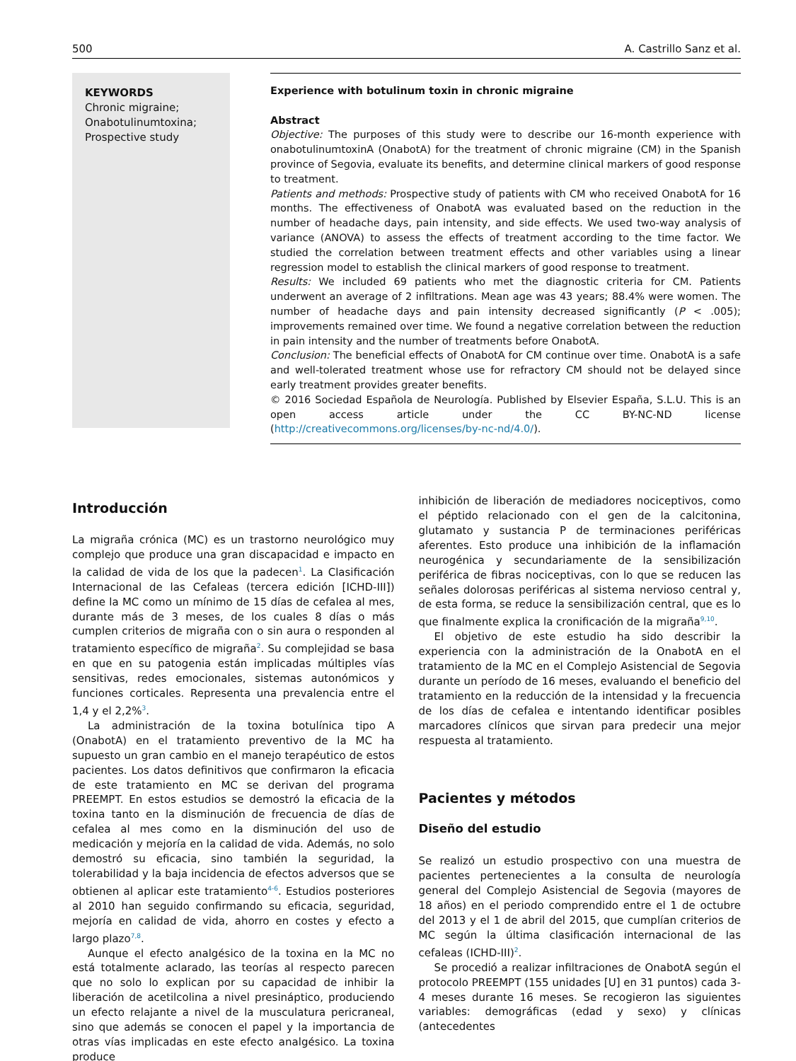500 A. Castrillo Sanz et al.
KEYWORDS
Chronic migraine;
Onabotulinumtoxina;
Prospective study
Experience with botulinum toxin in chronic migraine
Abstract
Objective: The purposes of this study were to describe our 16-month experience with onabotulinumtoxinA (OnabotA) for the treatment of chronic migraine (CM) in the Spanish province of Segovia, evaluate its benefits, and determine clinical markers of good response to treatment.
Patients and methods: Prospective study of patients with CM who received OnabotA for 16 months. The effectiveness of OnabotA was evaluated based on the reduction in the number of headache days, pain intensity, and side effects. We used two-way analysis of variance (ANOVA) to assess the effects of treatment according to the time factor. We studied the correlation between treatment effects and other variables using a linear regression model to establish the clinical markers of good response to treatment.
Results: We included 69 patients who met the diagnostic criteria for CM. Patients underwent an average of 2 infiltrations. Mean age was 43 years; 88.4% were women. The number of headache days and pain intensity decreased significantly (P < .005); improvements remained over time. We found a negative correlation between the reduction in pain intensity and the number of treatments before OnabotA.
Conclusion: The beneficial effects of OnabotA for CM continue over time. OnabotA is a safe and well-tolerated treatment whose use for refractory CM should not be delayed since early treatment provides greater benefits.
© 2016 Sociedad Española de Neurología. Published by Elsevier España, S.L.U. This is an open access article under the CC BY-NC-ND license (http://creativecommons.org/licenses/by-nc-nd/4.0/).
Introducción
La migraña crónica (MC) es un trastorno neurológico muy complejo que produce una gran discapacidad e impacto en la calidad de vida de los que la padecen<sup>1</sup>. La Clasificación Internacional de las Cefaleas (tercera edición [ICHD-III]) define la MC como un mínimo de 15 días de cefalea al mes, durante más de 3 meses, de los cuales 8 días o más cumplen criterios de migraña con o sin aura o responden al tratamiento específico de migraña<sup>2</sup>. Su complejidad se basa en que en su patogenia están implicadas múltiples vías sensitivas, redes emocionales, sistemas autonómicos y funciones corticales. Representa una prevalencia entre el 1,4 y el 2,2%<sup>3</sup>.
La administración de la toxina botulínica tipo A (OnabotA) en el tratamiento preventivo de la MC ha supuesto un gran cambio en el manejo terapéutico de estos pacientes. Los datos definitivos que confirmaron la eficacia de este tratamiento en MC se derivan del programa PREEMPT. En estos estudios se demostró la eficacia de la toxina tanto en la disminución de frecuencia de días de cefalea al mes como en la disminución del uso de medicación y mejoría en la calidad de vida. Además, no solo demostró su eficacia, sino también la seguridad, la tolerabilidad y la baja incidencia de efectos adversos que se obtienen al aplicar este tratamiento<sup>4-6</sup>. Estudios posteriores al 2010 han seguido confirmando su eficacia, seguridad, mejoría en calidad de vida, ahorro en costes y efecto a largo plazo<sup>7,8</sup>.
Aunque el efecto analgésico de la toxina en la MC no está totalmente aclarado, las teorías al respecto parecen que no solo lo explican por su capacidad de inhibir la liberación de acetilcolina a nivel presináptico, produciendo un efecto relajante a nivel de la musculatura pericraneal, sino que además se conocen el papel y la importancia de otras vías implicadas en este efecto analgésico. La toxina produce
inhibición de liberación de mediadores nociceptivos, como el péptido relacionado con el gen de la calcitonina, glutamato y sustancia P de terminaciones periféricas aferentes. Esto produce una inhibición de la inflamación neurogénica y secundariamente de la sensibilización periférica de fibras nociceptivas, con lo que se reducen las señales dolorosas periféricas al sistema nervioso central y, de esta forma, se reduce la sensibilización central, que es lo que finalmente explica la cronificación de la migraña<sup>9,10</sup>.
El objetivo de este estudio ha sido describir la experiencia con la administración de la OnabotA en el tratamiento de la MC en el Complejo Asistencial de Segovia durante un período de 16 meses, evaluando el beneficio del tratamiento en la reducción de la intensidad y la frecuencia de los días de cefalea e intentando identificar posibles marcadores clínicos que sirvan para predecir una mejor respuesta al tratamiento.
Pacientes y métodos
Diseño del estudio
Se realizó un estudio prospectivo con una muestra de pacientes pertenecientes a la consulta de neurología general del Complejo Asistencial de Segovia (mayores de 18 años) en el periodo comprendido entre el 1 de octubre del 2013 y el 1 de abril del 2015, que cumplían criterios de MC según la última clasificación internacional de las cefaleas (ICHD-III)<sup>2</sup>.
Se procedió a realizar infiltraciones de OnabotA según el protocolo PREEMPT (155 unidades [U] en 31 puntos) cada 3-4 meses durante 16 meses. Se recogieron las siguientes variables: demográficas (edad y sexo) y clínicas (antecedentes